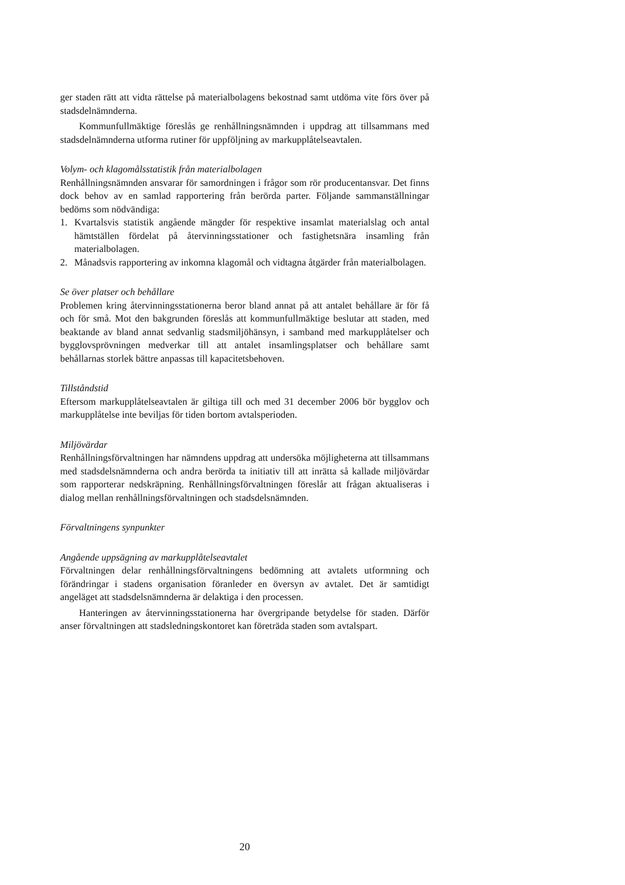ger staden rätt att vidta rättelse på materialbolagens bekostnad samt utdöma vite förs över på stadsdelnämnderna.
Kommunfullmäktige föreslås ge renhållningsnämnden i uppdrag att tillsammans med stadsdelnämnderna utforma rutiner för uppföljning av markupplåtelseavtalen.
Volym- och klagomålsstatistik från materialbolagen
Renhållningsnämnden ansvarar för samordningen i frågor som rör producentansvar. Det finns dock behov av en samlad rapportering från berörda parter. Följande sammanställningar bedöms som nödvändiga:
1. Kvartalsvis statistik angående mängder för respektive insamlat materialslag och antal hämtställen fördelat på återvinningsstationer och fastighetsnära insamling från materialbolagen.
2. Månadsvis rapportering av inkomna klagomål och vidtagna åtgärder från materialbolagen.
Se över platser och behållare
Problemen kring återvinningsstationerna beror bland annat på att antalet behållare är för få och för små. Mot den bakgrunden föreslås att kommunfullmäktige beslutar att staden, med beaktande av bland annat sedvanlig stadsmiljöhänsyn, i samband med markupplåtelser och bygglovsprövningen medverkar till att antalet insamlingsplatser och behållare samt behållarnas storlek bättre anpassas till kapacitetsbehoven.
Tillståndstid
Eftersom markupplåtelseavtalen är giltiga till och med 31 december 2006 bör bygglov och markupplåtelse inte beviljas för tiden bortom avtalsperioden.
Miljövärdar
Renhållningsförvaltningen har nämndens uppdrag att undersöka möjligheterna att tillsammans med stadsdelsnämnderna och andra berörda ta initiativ till att inrätta så kallade miljövärdar som rapporterar nedskräpning. Renhållningsförvaltningen föreslår att frågan aktualiseras i dialog mellan renhållningsförvaltningen och stadsdelsnämnden.
Förvaltningens synpunkter
Angående uppsägning av markupplåtelseavtalet
Förvaltningen delar renhållningsförvaltningens bedömning att avtalets utformning och förändringar i stadens organisation föranleder en översyn av avtalet. Det är samtidigt angeläget att stadsdelsnämnderna är delaktiga i den processen.
Hanteringen av återvinningsstationerna har övergripande betydelse för staden. Därför anser förvaltningen att stadsledningskontoret kan företräda staden som avtalspart.
20